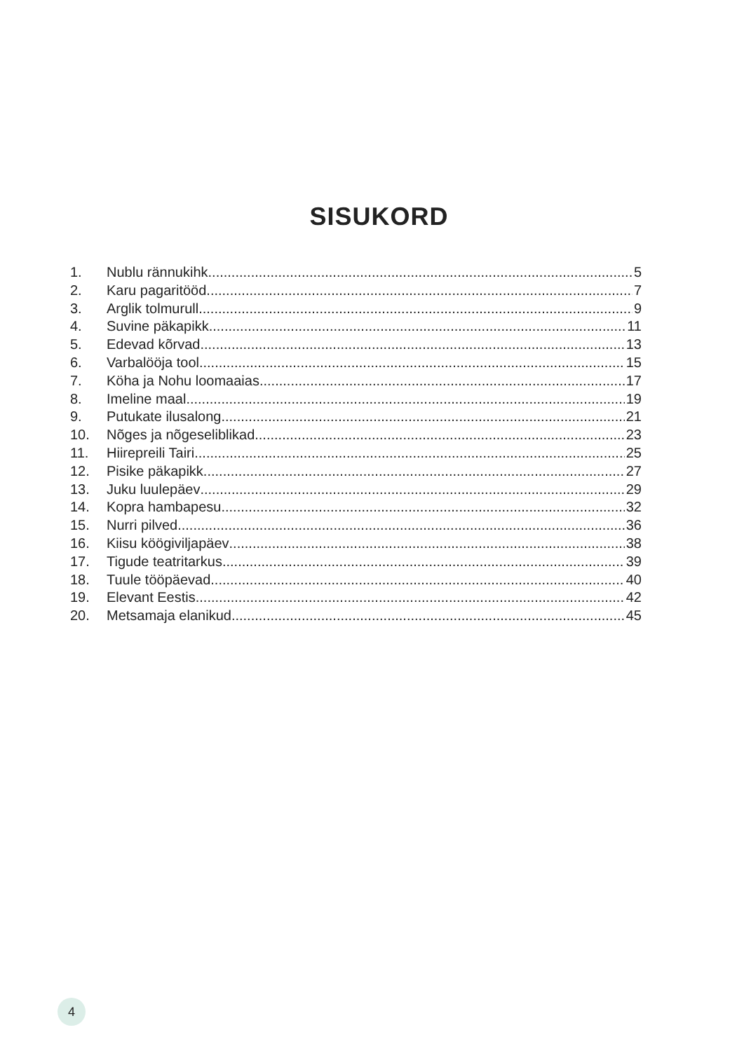SISUKORD
1. Nublu rännukihk 5
2. Karu pagaritööd 7
3. Arglik tolmurull 9
4. Suvine päkapikk 11
5. Edevad kõrvad 13
6. Varbalööja tool 15
7. Köha ja Nohu loomaaias 17
8. Imeline maal 19
9. Putukate ilusalong 21
10. Nõges ja nõgeseliblikad 23
11. Hiirepreili Tairi 25
12. Pisike päkapikk 27
13. Juku luulepäev 29
14. Kopra hambapesu 32
15. Nurri pilved 36
16. Kiisu köögiviljapäev 38
17. Tigude teatritarkus 39
18. Tuule tööpäevad 40
19. Elevant Eestis 42
20. Metsamaja elanikud 45
4